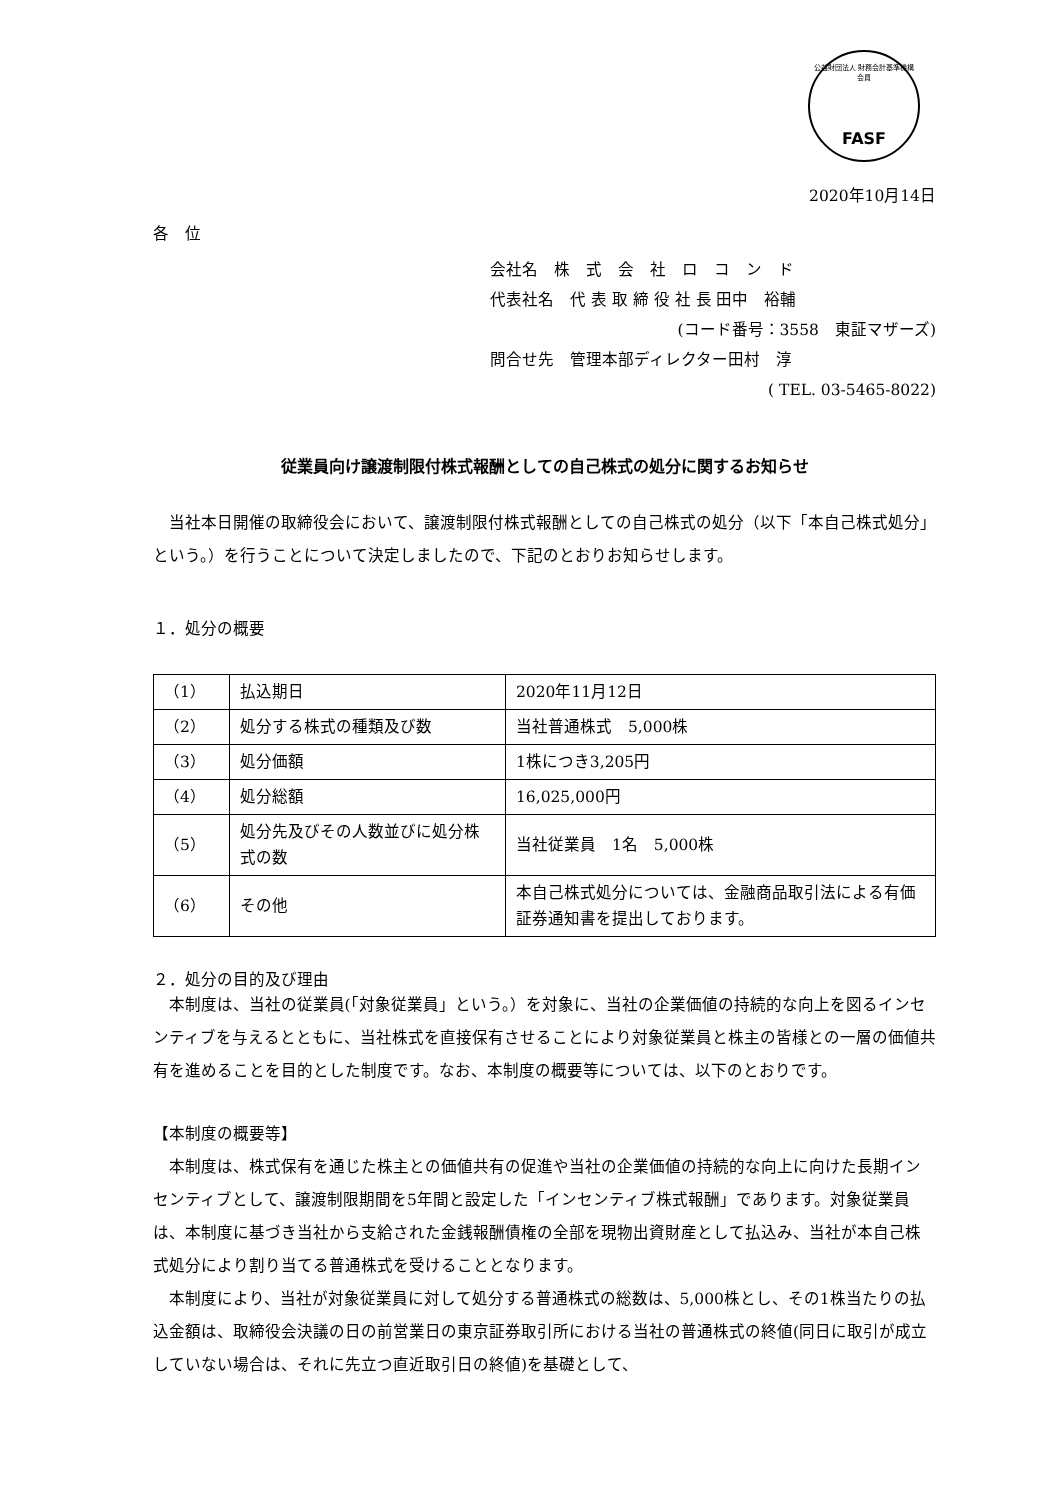公益財団法人 財務会計基準機構 会員
FASF
2020年10月14日
各　位
会社名　株　式　会　社　ロ　コ　ン　ド
代表社名　代 表 取 締 役 社 長 田中　裕輔
(コード番号：3558　東証マザーズ)
問合せ先　管理本部ディレクター田村　淳
( TEL. 03-5465-8022)
従業員向け譲渡制限付株式報酬としての自己株式の処分に関するお知らせ
当社本日開催の取締役会において、譲渡制限付株式報酬としての自己株式の処分（以下「本自己株式処分」という。）を行うことについて決定しましたので、下記のとおりお知らせします。
１．処分の概要
| （1） | 払込期日 | 2020年11月12日 |
| （2） | 処分する株式の種類及び数 | 当社普通株式 5,000株 |
| （3） | 処分価額 | 1株につき3,205円 |
| （4） | 処分総額 | 16,025,000円 |
| （5） | 処分先及びその人数並びに処分株式の数 | 当社従業員 1名 5,000株 |
| （6） | その他 | 本自己株式処分については、金融商品取引法による有価証券通知書を提出しております。 |
２．処分の目的及び理由
本制度は、当社の従業員(「対象従業員」という。）を対象に、当社の企業価値の持続的な向上を図るインセンティブを与えるとともに、当社株式を直接保有させることにより対象従業員と株主の皆様との一層の価値共有を進めることを目的とした制度です。なお、本制度の概要等については、以下のとおりです。
【本制度の概要等】
本制度は、株式保有を通じた株主との価値共有の促進や当社の企業価値の持続的な向上に向けた長期インセンティブとして、譲渡制限期間を5年間と設定した「インセンティブ株式報酬」であります。対象従業員は、本制度に基づき当社から支給された金銭報酬債権の全部を現物出資財産として払込み、当社が本自己株式処分により割り当てる普通株式を受けることとなります。
本制度により、当社が対象従業員に対して処分する普通株式の総数は、5,000株とし、その1株当たりの払込金額は、取締役会決議の日の前営業日の東京証券取引所における当社の普通株式の終値(同日に取引が成立していない場合は、それに先立つ直近取引日の終値)を基礎として、